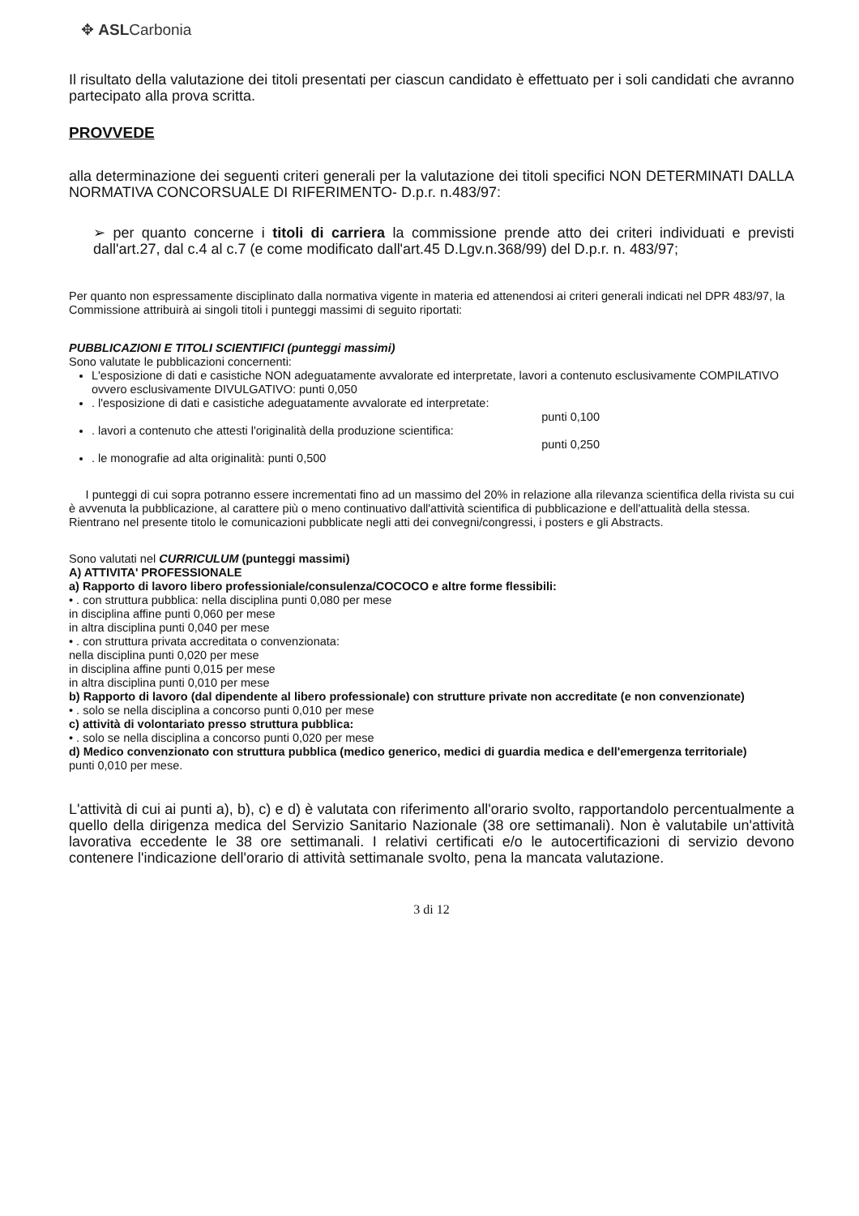✥ ASLCarbonia
Il risultato della valutazione dei titoli presentati per ciascun candidato è effettuato per i soli candidati che avranno partecipato alla prova scritta.
PROVVEDE
alla determinazione dei seguenti criteri generali per la valutazione dei titoli specifici NON DETERMINATI DALLA NORMATIVA CONCORSUALE DI RIFERIMENTO- D.p.r. n.483/97:
➢ per quanto concerne i titoli di carriera la commissione prende atto dei criteri individuati e previsti dall'art.27, dal c.4 al c.7 (e come modificato dall'art.45 D.Lgv.n.368/99) del D.p.r. n. 483/97;
Per quanto non espressamente disciplinato dalla normativa vigente in materia ed attenendosi ai criteri generali indicati nel DPR 483/97, la Commissione attribuirà ai singoli titoli i punteggi massimi di seguito riportati:
PUBBLICAZIONI E TITOLI SCIENTIFICI (punteggi massimi)
Sono valutate le pubblicazioni concernenti:
L'esposizione di dati e casistiche NON adeguatamente avvalorate ed interpretate, lavori a contenuto esclusivamente COMPILATIVO ovvero esclusivamente DIVULGATIVO: punti 0,050
. l'esposizione di dati e casistiche adeguatamente avvalorate ed interpretate:
punti 0,100
. lavori a contenuto che attesti l'originalità della produzione scientifica:
punti 0,250
. le monografie ad alta originalità: punti 0,500
I punteggi di cui sopra potranno essere incrementati fino ad un massimo del 20% in relazione alla rilevanza scientifica della rivista su cui è avvenuta la pubblicazione, al carattere più o meno continuativo dall'attività scientifica di pubblicazione e dell'attualità della stessa.
Rientrano nel presente titolo le comunicazioni pubblicate negli atti dei convegni/congressi, i posters e gli Abstracts.
Sono valutati nel CURRICULUM (punteggi massimi)
A) ATTIVITA' PROFESSIONALE
a) Rapporto di lavoro libero professioniale/consulenza/COCOCO e altre forme flessibili:
• . con struttura pubblica: nella disciplina punti 0,080 per mese
in disciplina affine punti 0,060 per mese
in altra disciplina punti 0,040 per mese
• . con struttura privata accreditata o convenzionata:
nella disciplina punti 0,020 per mese
in disciplina affine punti 0,015 per mese
in altra disciplina punti 0,010 per mese
b) Rapporto di lavoro (dal dipendente al libero professionale) con strutture private non accreditate (e non convenzionate)
• . solo se nella disciplina a concorso punti 0,010 per mese
c) attività di volontariato presso struttura pubblica:
• . solo se nella disciplina a concorso punti 0,020 per mese
d) Medico convenzionato con struttura pubblica (medico generico, medici di guardia medica e dell'emergenza territoriale)
punti 0,010 per mese.
L'attività di cui ai punti a), b), c) e d) è valutata con riferimento all'orario svolto, rapportandolo percentualmente a quello della dirigenza medica del Servizio Sanitario Nazionale (38 ore settimanali). Non è valutabile un'attività lavorativa eccedente le 38 ore settimanali. I relativi certificati e/o le autocertificazioni di servizio devono contenere l'indicazione dell'orario di attività settimanale svolto, pena la mancata valutazione.
3 di 12